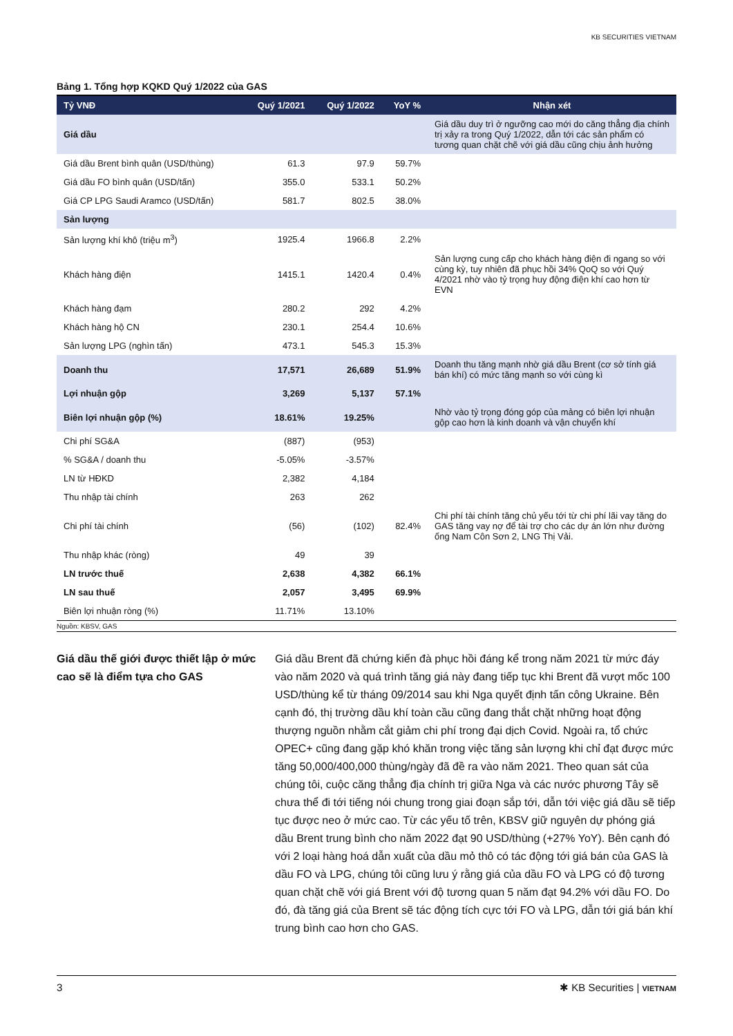KB SECURITIES VIETNAM
Bảng 1. Tổng hợp KQKD Quý 1/2022 của GAS
| Tỷ VNĐ | Quý 1/2021 | Quý 1/2022 | YoY % | Nhận xét |
| --- | --- | --- | --- | --- |
| Giá dầu | | | | Giá dầu duy trì ở ngưỡng cao mới do căng thẳng địa chính trị xảy ra trong Quý 1/2022, dẫn tới các sản phẩm có tương quan chặt chẽ với giá dầu cũng chịu ảnh hưởng |
| Giá dầu Brent bình quân (USD/thùng) | 61.3 | 97.9 | 59.7% | |
| Giá dầu FO bình quân (USD/tấn) | 355.0 | 533.1 | 50.2% | |
| Giá CP LPG Saudi Aramco (USD/tấn) | 581.7 | 802.5 | 38.0% | |
| Sản lượng | | | | |
| Sản lượng khí khô (triệu m<sup>3</sup>) | 1925.4 | 1966.8 | 2.2% | |
| Khách hàng điện | 1415.1 | 1420.4 | 0.4% | Sản lượng cung cấp cho khách hàng điện đi ngang so với cùng kỳ, tuy nhiên đã phục hồi 34% QoQ so với Quý 4/2021 nhờ vào tỷ trọng huy động điện khí cao hơn từ EVN |
| Khách hàng đạm | 280.2 | 292 | 4.2% | |
| Khách hàng hộ CN | 230.1 | 254.4 | 10.6% | |
| Sản lượng LPG (nghìn tấn) | 473.1 | 545.3 | 15.3% | |
| Doanh thu | 17,571 | 26,689 | 51.9% | Doanh thu tăng mạnh nhờ giá dầu Brent (cơ sở tính giá bán khí) có mức tăng mạnh so với cùng kì |
| Lợi nhuận gộp | 3,269 | 5,137 | 57.1% | |
| Biên lợi nhuận gộp (%) | 18.61% | 19.25% | | Nhờ vào tỷ trọng đóng góp của mảng có biên lợi nhuận gộp cao hơn là kinh doanh và vận chuyển khí |
| Chi phí SG&A | (887) | (953) | | |
| % SG&A / doanh thu | -5.05% | -3.57% | | |
| LN từ HĐKD | 2,382 | 4,184 | | |
| Thu nhập tài chính | 263 | 262 | | |
| Chi phí tài chính | (56) | (102) | 82.4% | Chi phí tài chính tăng chủ yếu tới từ chi phí lãi vay tăng do GAS tăng vay nợ để tài trợ cho các dự án lớn như đường ống Nam Côn Sơn 2, LNG Thị Vải. |
| Thu nhập khác (ròng) | 49 | 39 | | |
| LN trước thuế | 2,638 | 4,382 | 66.1% | |
| LN sau thuế | 2,057 | 3,495 | 69.9% | |
| Biên lợi nhuận ròng (%) | 11.71% | 13.10% | | |
Nguồn: KBSV, GAS
Giá dầu thế giới được thiết lập ở mức cao sẽ là điểm tựa cho GAS
Giá dầu Brent đã chứng kiến đà phục hồi đáng kể trong năm 2021 từ mức đáy vào năm 2020 và quá trình tăng giá này đang tiếp tục khi Brent đã vượt mốc 100 USD/thùng kể từ tháng 09/2014 sau khi Nga quyết định tấn công Ukraine. Bên cạnh đó, thị trường dầu khí toàn cầu cũng đang thắt chặt những hoạt động thượng nguồn nhằm cắt giảm chi phí trong đại dịch Covid. Ngoài ra, tổ chức OPEC+ cũng đang gặp khó khăn trong việc tăng sản lượng khi chỉ đạt được mức tăng 50,000/400,000 thùng/ngày đã đề ra vào năm 2021. Theo quan sát của chúng tôi, cuộc căng thẳng địa chính trị giữa Nga và các nước phương Tây sẽ chưa thể đi tới tiếng nói chung trong giai đoạn sắp tới, dẫn tới việc giá dầu sẽ tiếp tục được neo ở mức cao. Từ các yếu tố trên, KBSV giữ nguyên dự phóng giá dầu Brent trung bình cho năm 2022 đạt 90 USD/thùng (+27% YoY). Bên cạnh đó với 2 loại hàng hoá dẫn xuất của dầu mỏ thô có tác động tới giá bán của GAS là dầu FO và LPG, chúng tôi cũng lưu ý rằng giá của dầu FO và LPG có độ tương quan chặt chẽ với giá Brent với độ tương quan 5 năm đạt 94.2% với dầu FO. Do đó, đà tăng giá của Brent sẽ tác động tích cực tới FO và LPG, dẫn tới giá bán khí trung bình cao hơn cho GAS.
3 ✱ KB Securities | VIETNAM